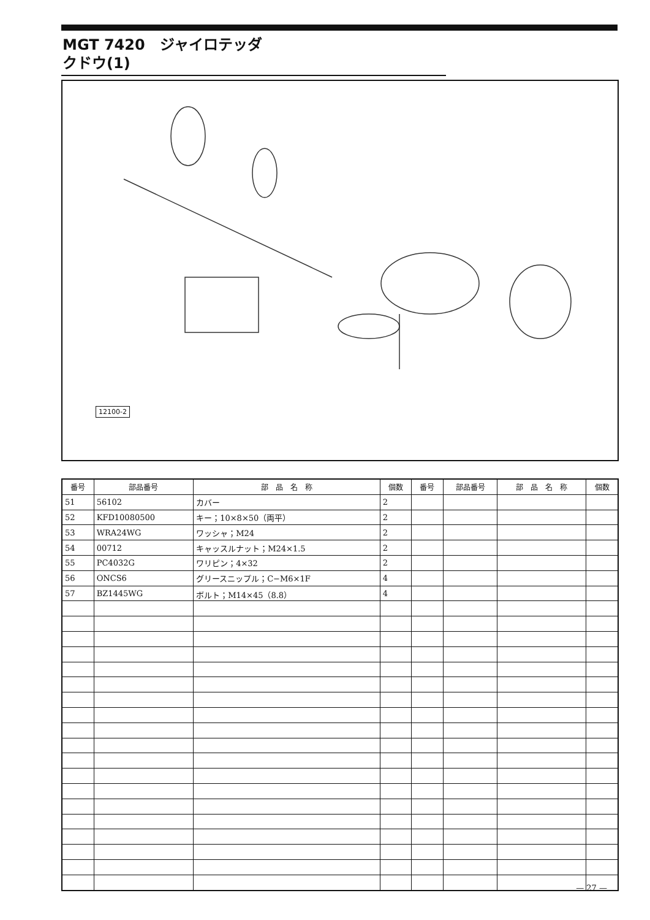MGT 7420　ジャイロテッダ
クドウ(1)
12100-2
| 番号 | 部品番号 | 部 品 名 称 | 個数 | 番号 | 部品番号 | 部 品 名 称 | 個数 |
| --- | --- | --- | --- | --- | --- | --- | --- |
| 51 | 56102 | カバー | 2 | | | | |
| 52 | KFD10080500 | キー；10×8×50（両平） | 2 | | | | |
| 53 | WRA24WG | ワッシャ；M24 | 2 | | | | |
| 54 | 00712 | キャッスルナット；M24×1.5 | 2 | | | | |
| 55 | PC4032G | ワリピン；4×32 | 2 | | | | |
| 56 | ONCS6 | グリースニップル；C−M6×1F | 4 | | | | |
| 57 | BZ1445WG | ボルト；M14×45（8.8） | 4 | | | | |
— 27 —